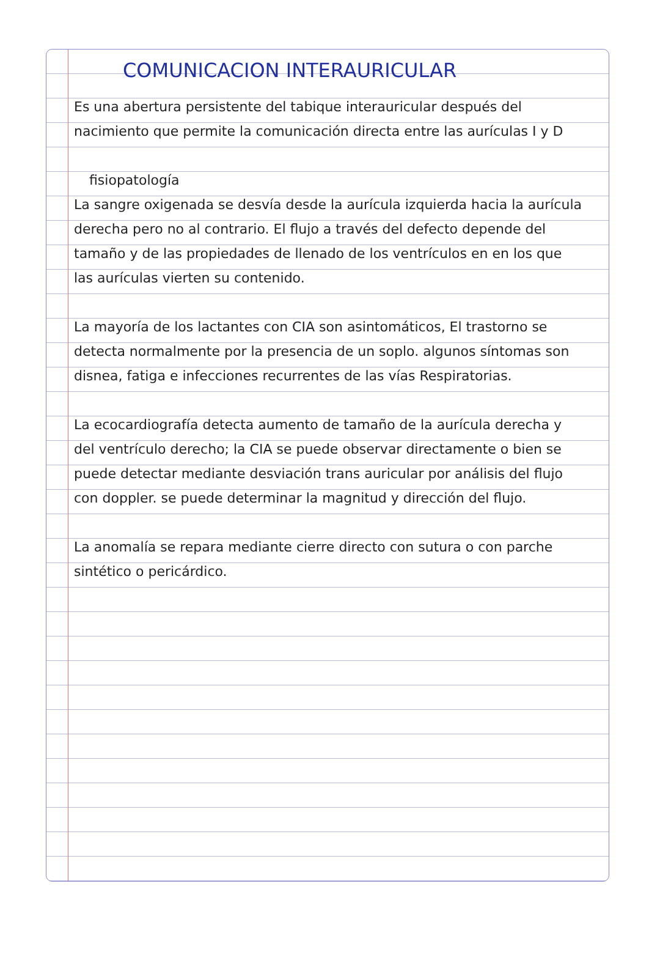COMUNICACION INTERAURICULAR
Es una abertura persistente del tabique interauricular después del nacimiento que permite la comunicación directa entre las aurículas I y D
fisiopatología
La sangre oxigenada se desvía desde la aurícula izquierda hacia la aurícula derecha pero no al contrario. El flujo a través del defecto depende del tamaño y de las propiedades de llenado de los ventrículos en en los que las aurículas vierten su contenido.
La mayoría de los lactantes con CIA son asintomáticos, El trastorno se detecta normalmente por la presencia de un soplo. algunos síntomas son disnea, fatiga e infecciones recurrentes de las vías Respiratorias.
La ecocardiografía detecta aumento de tamaño de la aurícula derecha y del ventrículo derecho; la CIA se puede observar directamente o bien se puede detectar mediante desviación trans auricular por análisis del flujo con doppler. se puede determinar la magnitud y dirección del flujo.
La anomalía se repara mediante cierre directo con sutura o con parche sintético o pericárdico.